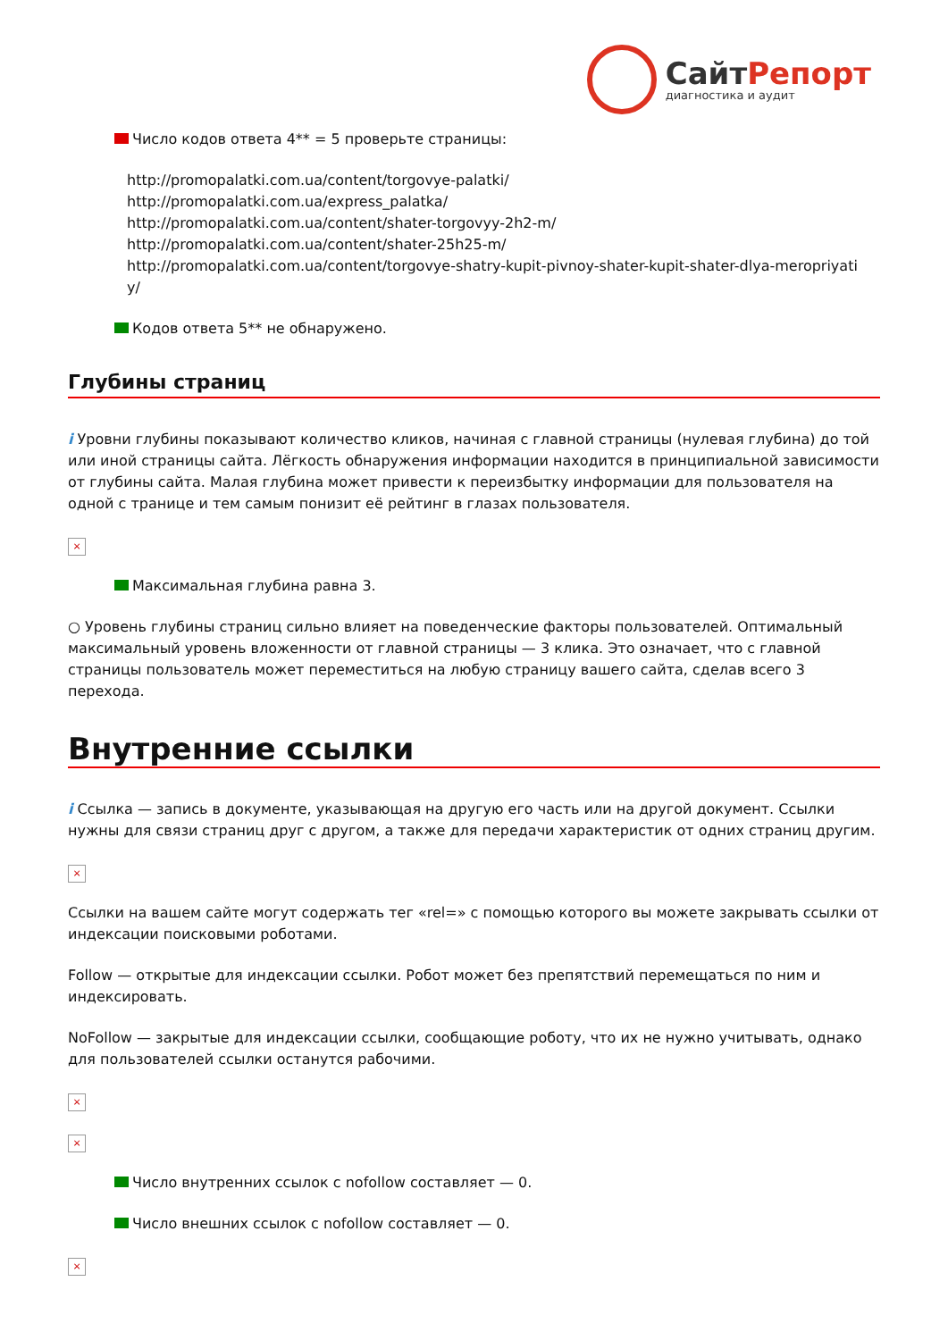СайтРепорт
диагностика и аудит
Число кодов ответа 4** = 5 проверьте страницы:
http://promopalatki.com.ua/content/torgovye-palatki/
http://promopalatki.com.ua/express_palatka/
http://promopalatki.com.ua/content/shater-torgovyy-2h2-m/
http://promopalatki.com.ua/content/shater-25h25-m/
http://promopalatki.com.ua/content/torgovye-shatry-kupit-pivnoy-shater-kupit-shater-dlya-meropriyati
y/
Кодов ответа 5** не обнаружено.
Глубины страниц
i Уровни глубины показывают количество кликов, начиная с главной страницы (нулевая глубина) до той или иной страницы сайта. Лёгкость обнаружения информации находится в принципиальной зависимости от глубины сайта. Малая глубина может привести к переизбытку информации для пользователя на одной с транице и тем самым понизит её рейтинг в глазах пользователя.
×
Максимальная глубина равна 3.
○ Уровень глубины страниц сильно влияет на поведенческие факторы пользователей. Оптимальный максимальный уровень вложенности от главной страницы — 3 клика. Это означает, что с главной страницы пользователь может переместиться на любую страницу вашего сайта, сделав всего 3 перехода.
Внутренние ссылки
i Ссылка — запись в документе, указывающая на другую его часть или на другой документ. Ссылки нужны для связи страниц друг с другом, а также для передачи характеристик от одних страниц другим.
×
Ссылки на вашем сайте могут содержать тег «rel=» с помощью которого вы можете закрывать ссылки от индексации поисковыми роботами.
Follow — открытые для индексации ссылки. Робот может без препятствий перемещаться по ним и индексировать.
NoFollow — закрытые для индексации ссылки, сообщающие роботу, что их не нужно учитывать, однако для пользователей ссылки останутся рабочими.
×
×
Число внутренних ссылок с nofollow составляет — 0.
Число внешних ссылок с nofollow составляет — 0.
×